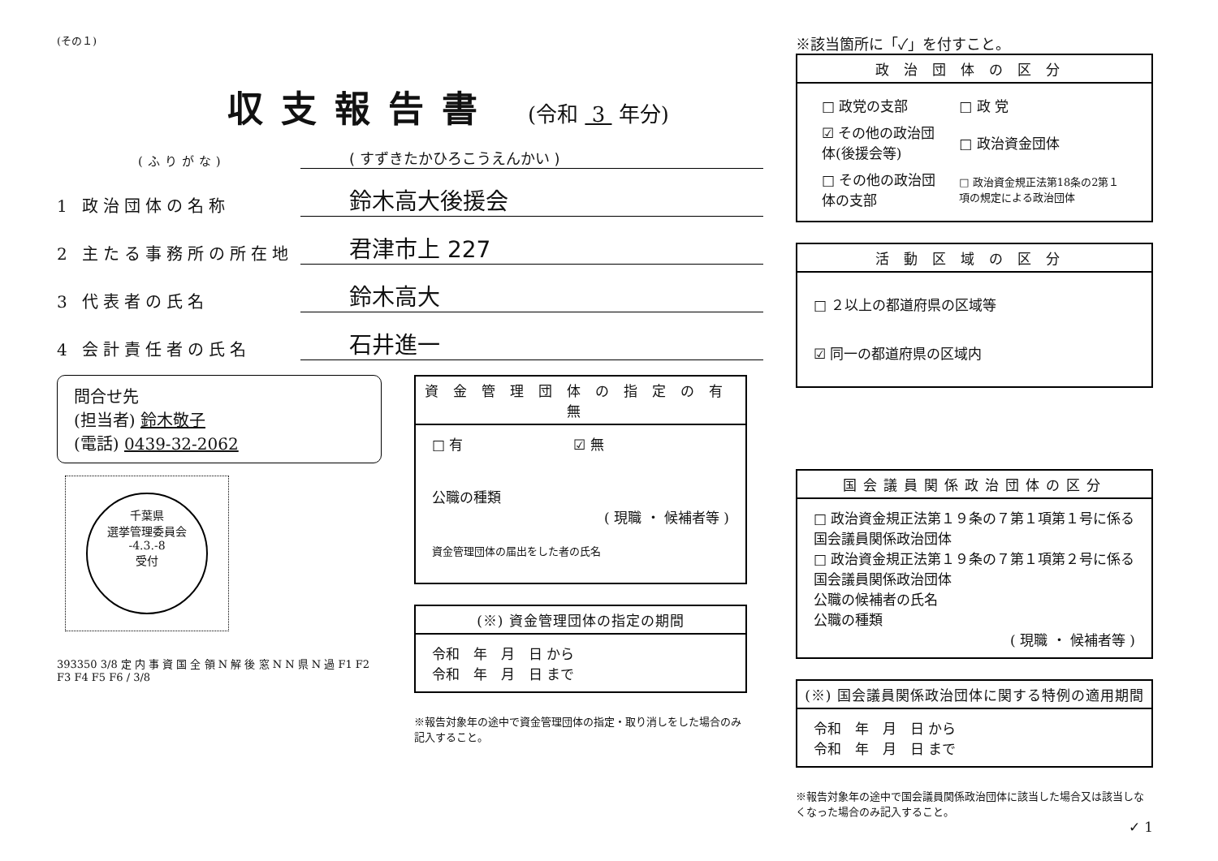(その１)
収支報告書
(令和 3 年分)
(ふりがな) ( すずきたかひろこうえんかい )
1 政治団体の名称 鈴木高大後援会
2 主たる事務所の所在地 君津市上 227
3 代表者の氏名 鈴木高大
4 会計責任者の氏名 石井進一
問合せ先
(担当者) 鈴木敬子
(電話) 0439-32-2062
千葉県
選挙管理委員会
-4.3.-8
受付
393350 3/8 定 内 事 資 国 全 領 N 解 後 窓 N N 県 N 過 F1 F2 F3 F4 F5 F6 / 3/8
資金管理団体の指定の有無
□ 有　　　　　　　　☑ 無
公職の種類
( 現職 ・ 候補者等 )
資金管理団体の届出をした者の氏名
(※) 資金管理団体の指定の期間
令和　年　月　日 から
令和　年　月　日 まで
※報告対象年の途中で資金管理団体の指定・取り消しをした場合のみ記入すること。
※該当箇所に「✓」を付すこと。
政治団体の区分
| □ 政党の支部 | □ 政 党 |
| ☑ その他の政治団体(後援会等) | □ 政治資金団体 |
| □ その他の政治団体の支部 | □ 政治資金規正法第18条の2第１項の規定による政治団体 |
活動区域の区分
□ ２以上の都道府県の区域等
☑ 同一の都道府県の区域内
国会議員関係政治団体の区分
□ 政治資金規正法第１９条の７第１項第１号に係る国会議員関係政治団体
□ 政治資金規正法第１９条の７第１項第２号に係る国会議員関係政治団体
公職の候補者の氏名
公職の種類
( 現職 ・ 候補者等 )
(※) 国会議員関係政治団体に関する特例の適用期間
令和　年　月　日 から
令和　年　月　日 まで
※報告対象年の途中で国会議員関係政治団体に該当した場合又は該当しなくなった場合のみ記入すること。
✓ 1